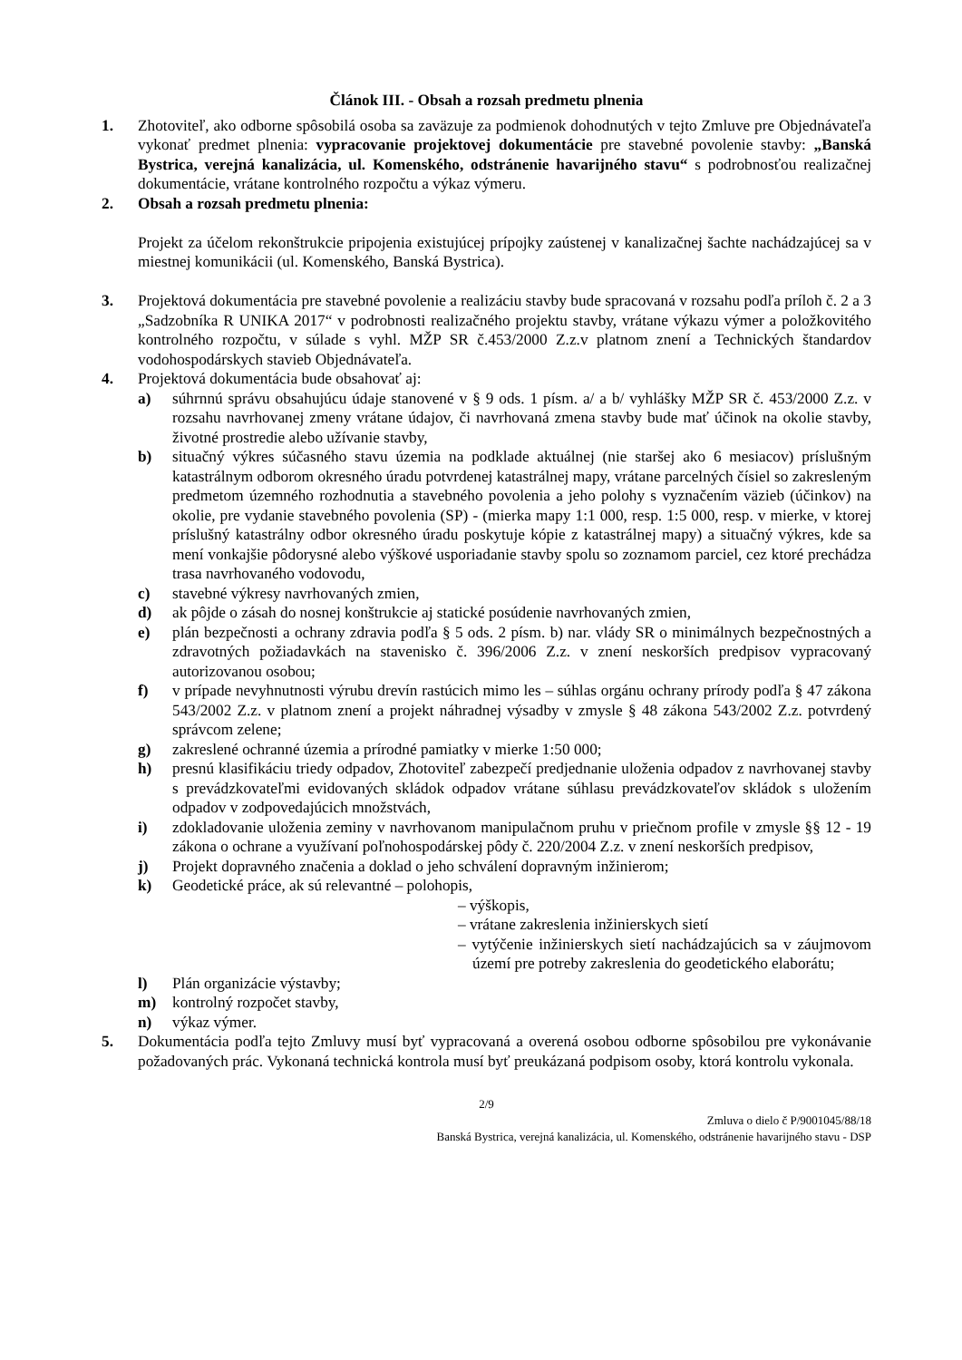Článok III. - Obsah a rozsah predmetu plnenia
1. Zhotoviteľ, ako odborne spôsobilá osoba sa zaväzuje za podmienok dohodnutých v tejto Zmluve pre Objednávateľa vykonať predmet plnenia: vypracovanie projektovej dokumentácie pre stavebné povolenie stavby: „Banská Bystrica, verejná kanalizácia, ul. Komenského, odstránenie havarijného stavu“ s podrobnosťou realizačnej dokumentácie, vrátane kontrolného rozpočtu a výkaz výmeru.
2. Obsah a rozsah predmetu plnenia:
Projekt za účelom rekonštrukcie pripojenia existujúcej prípojky zaústenej v kanalizačnej šachte nachádzajúcej sa v miestnej komunikácii (ul. Komenského, Banská Bystrica).
3. Projektová dokumentácia pre stavebné povolenie a realizáciu stavby bude spracovaná v rozsahu podľa príloh č. 2 a 3 „Sadzobníka R UNIKA 2017“ v podrobnosti realizačného projektu stavby, vrátane výkazu výmer a položkovitého kontrolného rozpočtu, v súlade s vyhl. MŽP SR č.453/2000 Z.z.v platnom znení a Technických štandardov vodohospodárskych stavieb Objednávateľa.
4. Projektová dokumentácia bude obsahovať aj:
a) súhrnnú správu obsahujúcu údaje stanovené v § 9 ods. 1 písm. a/ a b/ vyhlášky MŽP SR č. 453/2000 Z.z. v rozsahu navrhovanej zmeny vrátane údajov, či navrhovaná zmena stavby bude mať účinok na okolie stavby, životné prostredie alebo užívanie stavby,
b) situačný výkres súčasného stavu územia na podklade aktuálnej (nie staršej ako 6 mesiacov) príslušným katastrálnym odborom okresného úradu potvrdenej katastrálnej mapy, vrátane parcelných čísiel so zakresleným predmetom územného rozhodnutia a stavebného povolenia a jeho polohy s vyznačením väzieb (účinkov) na okolie, pre vydanie stavebného povolenia (SP) - (mierka mapy 1:1 000, resp. 1:5 000, resp. v mierke, v ktorej príslušný katastrálny odbor okresného úradu poskytuje kópie z katastrálnej mapy) a situačný výkres, kde sa mení vonkajšie pôdorysné alebo výškové usporiadanie stavby spolu so zoznamom parciel, cez ktoré prechádza trasa navrhovaného vodovodu,
c) stavebné výkresy navrhovaných zmien,
d) ak pôjde o zásah do nosnej konštrukcie aj statické posúdenie navrhovaných zmien,
e) plán bezpečnosti a ochrany zdravia podľa § 5 ods. 2 písm. b) nar. vlády SR o minimálnych bezpečnostných a zdravotných požiadavkách na stavenisko č. 396/2006 Z.z. v znení neskorších predpisov vypracovaný autorizovanou osobou;
f) v prípade nevyhnutnosti výrubu drevín rastúcich mimo les – súhlas orgánu ochrany prírody podľa § 47 zákona 543/2002 Z.z. v platnom znení a projekt náhradnej výsadby v zmysle § 48 zákona 543/2002 Z.z. potvrdený správcom zelene;
g) zakreslené ochranné územia a prírodné pamiatky v mierke 1:50 000;
h) presnú klasifikáciu triedy odpadov, Zhotoviteľ zabezpečí predjednanie uloženia odpadov z navrhovanej stavby s prevádzkovateľmi evidovaných skládok odpadov vrátane súhlasu prevádzkovateľov skládok s uložením odpadov v zodpovedajúcich množstvách,
i) zdokladovanie uloženia zeminy v navrhovanom manipulačnom pruhu v priečnom profile v zmysle §§ 12 - 19 zákona o ochrane a využívaní poľnohospodárskej pôdy č. 220/2004 Z.z. v znení neskorších predpisov,
j) Projekt dopravného značenia a doklad o jeho schválení dopravným inžinierom;
k) Geodetické práce, ak sú relevantné – polohopis,
– výškopis,
– vrátane zakreslenia inžinierskych sietí
– vytýčenie inžinierskych sietí nachádzajúcich sa v záujmovom území pre potreby zakreslenia do geodetického elaborátu;
l) Plán organizácie výstavby;
m) kontrolný rozpočet stavby,
n) výkaz výmer.
5. Dokumentácia podľa tejto Zmluvy musí byť vypracovaná a overená osobou odborne spôsobilou pre vykonávanie požadovaných prác. Vykonaná technická kontrola musí byť preukázaná podpisom osoby, ktorá kontrolu vykonala.
2/9
Zmluva o dielo č P/9001045/88/18
Banská Bystrica, verejná kanalizácia, ul. Komenského, odstránenie havarijného stavu - DSP